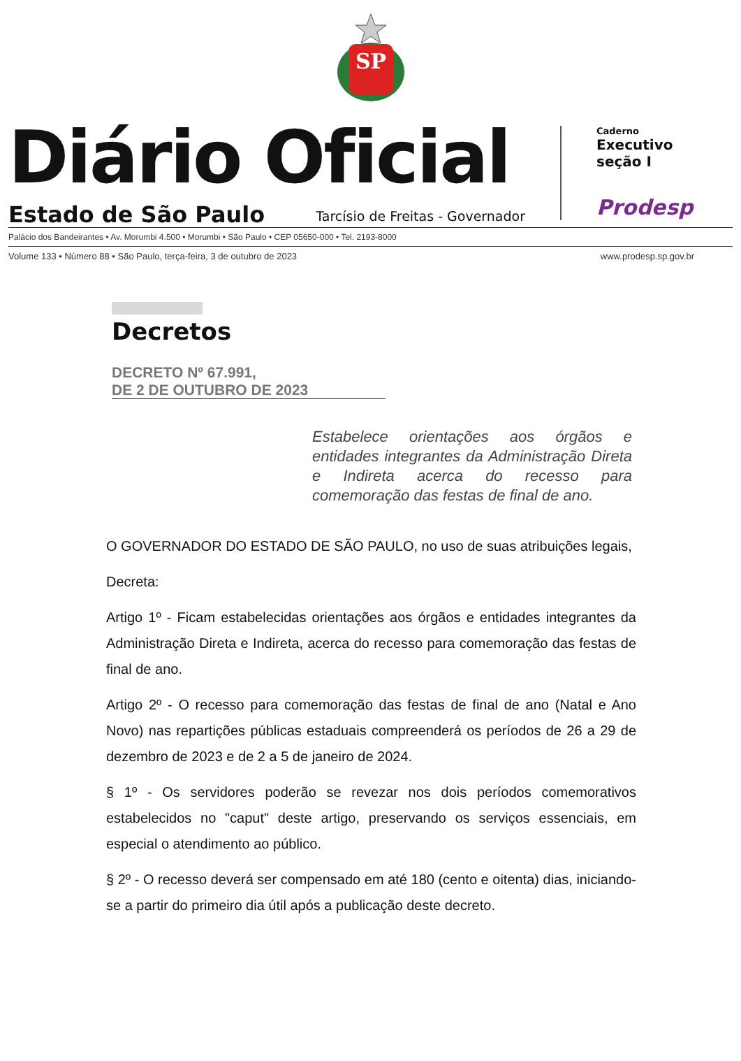SP
Diário Oficial
Estado de São Paulo Tarcísio de Freitas - Governador
Caderno
Executivo
seção I
Prodesp
Palácio dos Bandeirantes • Av. Morumbi 4.500 • Morumbi • São Paulo • CEP 05650-000 • Tel. 2193-8000
Volume 133 • Número 88 • São Paulo, terça-feira, 3 de outubro de 2023 www.prodesp.sp.gov.br
Decretos
DECRETO Nº 67.991,
DE 2 DE OUTUBRO DE 2023
Estabelece orientações aos órgãos e entidades integrantes da Administração Direta e Indireta acerca do recesso para comemoração das festas de final de ano.
O GOVERNADOR DO ESTADO DE SÃO PAULO, no uso de suas atribuições legais,
Decreta:
Artigo 1º - Ficam estabelecidas orientações aos órgãos e entidades integrantes da Administração Direta e Indireta, acerca do recesso para comemoração das festas de final de ano.
Artigo 2º - O recesso para comemoração das festas de final de ano (Natal e Ano Novo) nas repartições públicas estaduais compreenderá os períodos de 26 a 29 de dezembro de 2023 e de 2 a 5 de janeiro de 2024.
§ 1º - Os servidores poderão se revezar nos dois períodos comemorativos estabelecidos no "caput" deste artigo, preservando os serviços essenciais, em especial o atendimento ao público.
§ 2º - O recesso deverá ser compensado em até 180 (cento e oitenta) dias, iniciando-se a partir do primeiro dia útil após a publicação deste decreto.